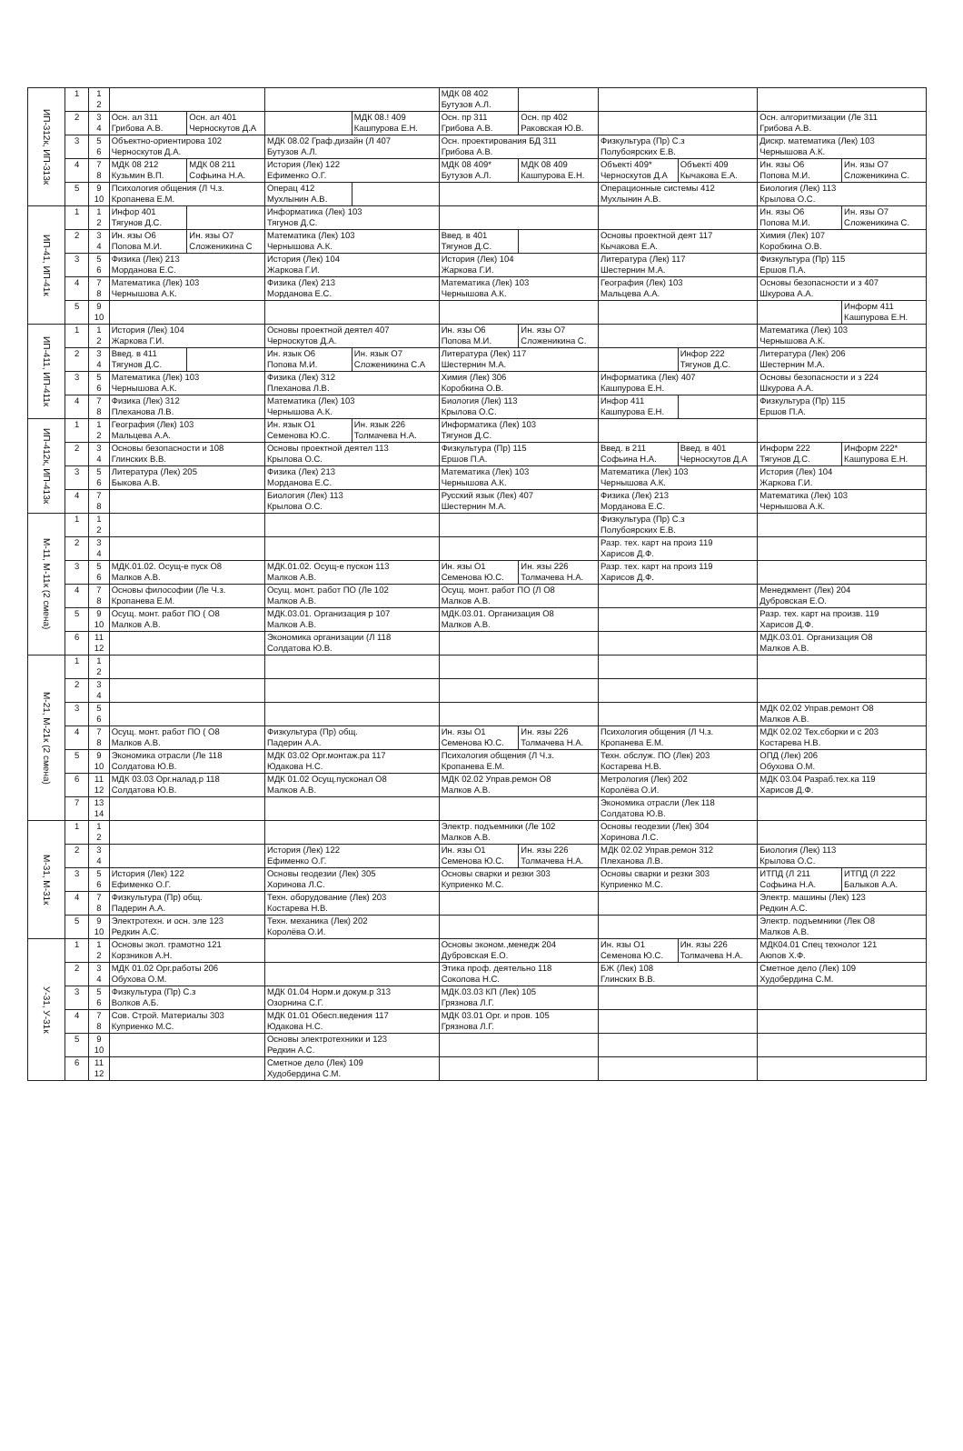| ИП-312к, ИП-313к | 1 | 1 2 | | | | | МДК 08 402 Бутузов А.Л. | | | | | |
| | 2 | 3 4 | Осн. ал 311 Грибова А.В. | Осн. ал 401 Черноскутов Д.А | | МДК 08.! 409 Кашпурова Е.Н. | Осн. пр 311 Грибова А.В. | Осн. пр 402 Раковская Ю.В. | | | Осн. алгоритмизации (Ле 311 Грибова А.В. | |
| | 3 | 5 6 | Объектно-ориентирова 102 Черноскутов Д.А. | | МДК 08.02 Граф.дизайн (Л 407 Бутузов А.Л. | | Осн. проектирования БД 311 Грибова А.В. | | Физкультура (Пр) С.з Полубоярских Е.В. | | Дискр. математика (Лек) 103 Чернышова А.К. | |
| | 4 | 7 8 | МДК 08 212 Кузьмин В.П. | МДК 08 211 Софьина Н.А. | История (Лек) 122 Ефименко О.Г. | | МДК 08 409* Бутузов А.Л. | МДК 08 409 Кашпурова Е.Н. | Объекті 409* Черноскутов Д.А | Объекті 409 Кычакова Е.А. | Ин. язы О6 Попова М.И. | Ин. язы О7 Сложеникина С. |
| | 5 | 9 10 | Психология общения (Л Ч.з. Кропанева Е.М. | | Операц 412 Мухлынин А.В. | | | | Операционные системы 412 Мухлынин А.В. | | Биология (Лек) 113 Крылова О.С. | |
| ИП-41, ИП-41к | 1 | 1 2 | Инфор 401 Тягунов Д.С. | | Информатика (Лек) 103 Тягунов Д.С. | | | | | | Ин. язы О6 Попова М.И. | Ин. язы О7 Сложеникина С. |
| | 2 | 3 4 | Ин. язы О6 Попова М.И. | Ин. язы О7 Сложеникина С | Математика (Лек) 103 Чернышова А.К. | | Введ. в 401 Тягунов Д.С. | | Основы проектной деят 117 Кычакова Е.А. | | Химия (Лек) 107 Коробкина О.В. | |
| | 3 | 5 6 | Физика (Лек) 213 Морданова Е.С. | | История (Лек) 104 Жаркова Г.И. | | История (Лек) 104 Жаркова Г.И. | | Литература (Лек) 117 Шестернин М.А. | | Физкультура (Пр) 115 Ершов П.А. | |
| | 4 | 7 8 | Математика (Лек) 103 Чернышова А.К. | | Физика (Лек) 213 Морданова Е.С. | | Математика (Лек) 103 Чернышова А.К. | | География (Лек) 103 Мальцева А.А. | | Основы безопасности и з 407 Шкурова А.А. | |
| | 5 | 9 10 | | | | | | | | | | Информ 411 Кашпурова Е.Н. |
| ИП-411, ИП-411к | 1 | 1 2 | История (Лек) 104 Жаркова Г.И. | | Основы проектной деятел 407 Черноскутов Д.А. | | Ин. язы О6 Попова М.И. | Ин. язы О7 Сложеникина С. | | | Математика (Лек) 103 Чернышова А.К. | |
| | 2 | 3 4 | Введ. в 411 Тягунов Д.С. | | Ин. язык О6 Попова М.И. | Ин. язык О7 Сложеникина С.А | Литература (Лек) 117 Шестернин М.А. | | | Инфор 222 Тягунов Д.С. | Литература (Лек) 206 Шестернин М.А. | |
| | 3 | 5 6 | Математика (Лек) 103 Чернышова А.К. | | Физика (Лек) 312 Плеханова Л.В. | | Химия (Лек) 306 Коробкина О.В. | | Информатика (Лек) 407 Кашпурова Е.Н. | | Основы безопасности и з 224 Шкурова А.А. | |
| | 4 | 7 8 | Физика (Лек) 312 Плеханова Л.В. | | Математика (Лек) 103 Чернышова А.К. | | Биология (Лек) 113 Крылова О.С. | | Инфор 411 Кашпурова Е.Н. | | Физкультура (Пр) 115 Ершов П.А. | |
| ИП-412к, ИП-413к | 1 | 1 2 | География (Лек) 103 Мальцева А.А. | | Ин. язык О1 Семенова Ю.С. | Ин. язык 226 Толмачева Н.А. | Информатика (Лек) 103 Тягунов Д.С. | | | | | |
| | 2 | 3 4 | Основы безопасности и 108 Глинских В.В. | | Основы проектной деятел 113 Крылова О.С. | | Физкультура (Пр) 115 Ершов П.А. | | Введ. в 211 Софьина Н.А. | Введ. в 401 Черноскутов Д.А | Информ 222 Тягунов Д.С. | Информ 222* Кашпурова Е.Н. |
| | 3 | 5 6 | Литература (Лек) 205 Быкова А.В. | | Физика (Лек) 213 Морданова Е.С. | | Математика (Лек) 103 Чернышова А.К. | | Математика (Лек) 103 Чернышова А.К. | | История (Лек) 104 Жаркова Г.И. | |
| | 4 | 7 8 | | | Биология (Лек) 113 Крылова О.С. | | Русский язык (Лек) 407 Шестернин М.А. | | Физика (Лек) 213 Морданова Е.С. | | Математика (Лек) 103 Чернышова А.К. | |
| М-11, М-11к (2 смена) | 1 | 1 2 | | | | | | | Физкультура (Пр) С.з Полубоярских Е.В. | | | |
| | 2 | 3 4 | | | | | | | Разр. тех. карт на произ 119 Харисов Д.Ф. | | | |
| | 3 | 5 6 | МДК.01.02. Осущ-е пуск О8 Малков А.В. | | МДК.01.02. Осущ-е пускон 113 Малков А.В. | | Ин. язы О1 Семенова Ю.С. | Ин. язы 226 Толмачева Н.А. | Разр. тех. карт на произ 119 Харисов Д.Ф. | | | |
| | 4 | 7 8 | Основы философии (Ле Ч.з. Кропанева Е.М. | | Осущ. монт. работ ПО (Ле 102 Малков А.В. | | Осущ. монт. работ ПО (Л О8 Малков А.В. | | | | Менеджмент (Лек) 204 Дубровская Е.О. | |
| | 5 | 9 10 | Осущ. монт. работ ПО ( О8 Малков А.В. | | МДК.03.01. Организация р 107 Малков А.В. | | МДК.03.01. Организация О8 Малков А.В. | | | | Разр. тех. карт на произв. 119 Харисов Д.Ф. | |
| | 6 | 11 12 | | | Экономика организации (Л 118 Солдатова Ю.В. | | | | | | МДК.03.01. Организация О8 Малков А.В. | |
| М-21, М-21к (2 смена) | 1 | 1 2 | | | | | | | | | | |
| | 2 | 3 4 | | | | | | | | | | |
| | 3 | 5 6 | | | | | | | | | МДК 02.02 Управ.ремонт О8 Малков А.В. | |
| | 4 | 7 8 | Осущ. монт. работ ПО ( О8 Малков А.В. | | Физкультура (Пр) общ. Падерин А.А. | | Ин. язы О1 Семенова Ю.С. | Ин. язы 226 Толмачева Н.А. | Психология общения (Л Ч.з. Кропанева Е.М. | | МДК 02.02 Тех.сборки и с 203 Костарева Н.В. | |
| | 5 | 9 10 | Экономика отрасли (Ле 118 Солдатова Ю.В. | | МДК 03.02 Орг.монтаж.ра 117 Юдакова Н.С. | | Психология общения (Л Ч.з. Кропанева Е.М. | | Техн. обслуж. ПО (Лек) 203 Костарева Н.В. | | ОПД (Лек) 206 Обухова О.М. | |
| | 6 | 11 12 | МДК 03.03 Орг.налад.р 118 Солдатова Ю.В. | | МДК 01.02 Осущ.пусконал О8 Малков А.В. | | МДК 02.02 Управ.ремон О8 Малков А.В. | | Метрология (Лек) 202 Королёва О.И. | | МДК 03.04 Разраб.тех.ка 119 Харисов Д.Ф. | |
| | 7 | 13 14 | | | | | | | Экономика отрасли (Лек 118 Солдатова Ю.В. | | | |
| М-31, М-31к | 1 | 1 2 | | | | | Электр. подъемники (Ле 102 Малков А.В. | | Основы геодезии (Лек) 304 Хоринова Л.С. | | | |
| | 2 | 3 4 | | | История (Лек) 122 Ефименко О.Г. | | Ин. язы О1 Семенова Ю.С. | Ин. язы 226 Толмачева Н.А. | МДК 02.02 Управ.ремон 312 Плеханова Л.В. | | Биология (Лек) 113 Крылова О.С. | |
| | 3 | 5 6 | История (Лек) 122 Ефименко О.Г. | | Основы геодезии (Лек) 305 Хоринова Л.С. | | Основы сварки и резки 303 Куприенко М.С. | | Основы сварки и резки 303 Куприенко М.С. | | ИТПД (Л 211 Софьина Н.А. | ИТПД (Л 222 Балыков А.А. |
| | 4 | 7 8 | Физкультура (Пр) общ. Падерин А.А. | | Техн. оборудование (Лек) 203 Костарева Н.В. | | | | | | Электр. машины (Лек) 123 Редкин А.С. | |
| | 5 | 9 10 | Электротехн. и осн. эле 123 Редкин А.С. | | Техн. механика (Лек) 202 Королёва О.И. | | | | | | Электр. подъемники (Лек О8 Малков А.В. | |
| У-31, У-31к | 1 | 1 2 | Основы экол. грамотно 121 Корзников А.Н. | | | | Основы эконом.,менедж 204 Дубровская Е.О. | | Ин. язы О1 Семенова Ю.С. | Ин. язы 226 Толмачева Н.А. | МДК04.01 Спец технолог 121 Аюпов Х.Ф. | |
| | 2 | 3 4 | МДК 01.02 Орг.работы 206 Обухова О.М. | | | | Этика проф. деятельно 118 Соколова Н.С. | | БЖ (Лек) 108 Глинских В.В. | | Сметное дело (Лек) 109 Худобердина С.М. | |
| | 3 | 5 6 | Физкультура (Пр) С.з Волков А.Б. | | МДК 01.04 Норм.и докум.р 313 Озорнина С.Г. | | МДК.03.03 КП (Лек) 105 Грязнова Л.Г. | | | | | |
| | 4 | 7 8 | Сов. Строй. Материалы 303 Куприенко М.С. | | МДК 01.01 Обесп.ведения 117 Юдакова Н.С. | | МДК 03.01 Орг. и пров. 105 Грязнова Л.Г. | | | | | |
| | 5 | 9 10 | | | Основы электротехники и 123 Редкин А.С. | | | | | | | |
| | 6 | 11 12 | | | Сметное дело (Лек) 109 Худобердина С.М. | | | | | | | |